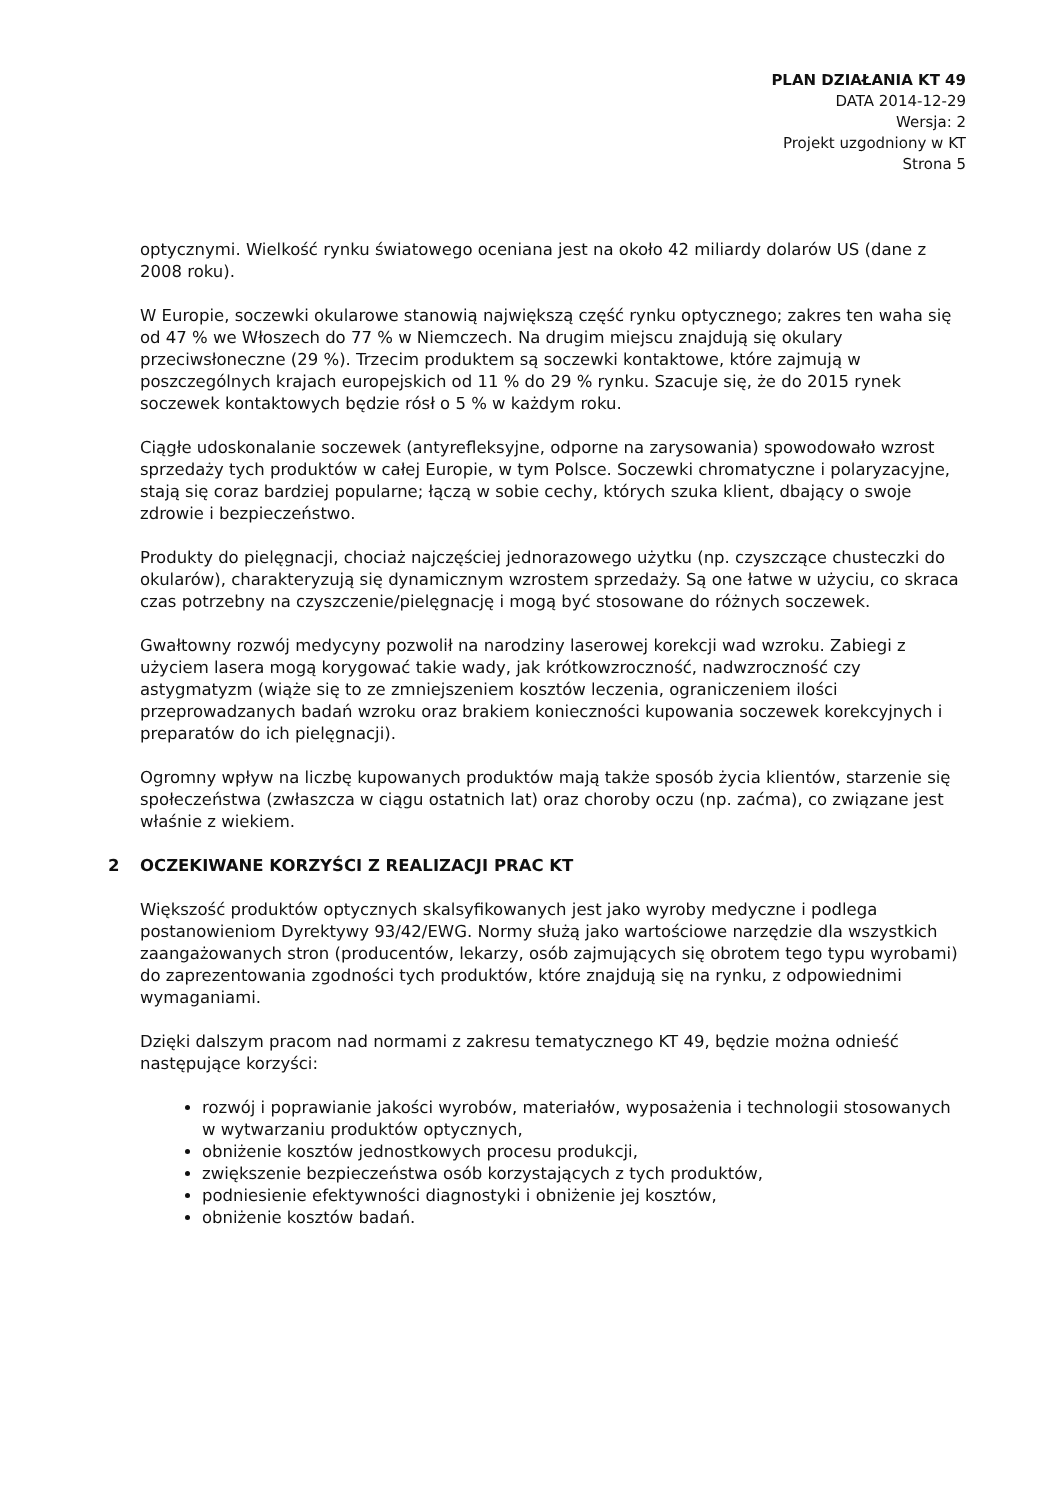PLAN DZIAŁANIA KT 49
DATA 2014-12-29
Wersja: 2
Projekt uzgodniony w KT
Strona 5
optycznymi. Wielkość rynku światowego oceniana jest na około 42 miliardy dolarów US (dane z 2008 roku).
W Europie, soczewki okularowe stanowią największą część rynku optycznego; zakres ten waha się od 47 % we Włoszech do 77 % w Niemczech. Na drugim miejscu znajdują się okulary przeciwsłoneczne (29 %). Trzecim produktem są soczewki kontaktowe, które zajmują w poszczególnych krajach europejskich od 11 % do 29 % rynku. Szacuje się, że do 2015 rynek soczewek kontaktowych będzie rósł o 5 % w każdym roku.
Ciągłe udoskonalanie soczewek (antyrefleksyjne, odporne na zarysowania) spowodowało wzrost sprzedaży tych produktów w całej Europie, w tym Polsce. Soczewki chromatyczne i polaryzacyjne, stają się coraz bardziej popularne; łączą w sobie cechy, których szuka klient, dbający o swoje zdrowie i bezpieczeństwo.
Produkty do pielęgnacji, chociaż najczęściej jednorazowego użytku (np. czyszczące chusteczki do okularów), charakteryzują się dynamicznym wzrostem sprzedaży. Są one łatwe w użyciu, co skraca czas potrzebny na czyszczenie/pielęgnację i mogą być stosowane do różnych soczewek.
Gwałtowny rozwój medycyny pozwolił na narodziny laserowej korekcji wad wzroku. Zabiegi z użyciem lasera mogą korygować takie wady, jak krótkowzroczność, nadwzroczność czy astygmatyzm (wiąże się to ze zmniejszeniem kosztów leczenia, ograniczeniem ilości przeprowadzanych badań wzroku oraz brakiem konieczności kupowania soczewek korekcyjnych i preparatów do ich pielęgnacji).
Ogromny wpływ na liczbę kupowanych produktów mają także sposób życia klientów, starzenie się społeczeństwa (zwłaszcza w ciągu ostatnich lat) oraz choroby oczu (np. zaćma), co związane jest właśnie z wiekiem.
2 OCZEKIWANE KORZYŚCI Z REALIZACJI PRAC KT
Większość produktów optycznych skalsyfikowanych jest jako wyroby medyczne i podlega postanowieniom Dyrektywy 93/42/EWG. Normy służą jako wartościowe narzędzie dla wszystkich zaangażowanych stron (producentów, lekarzy, osób zajmujących się obrotem tego typu wyrobami) do zaprezentowania zgodności tych produktów, które znajdują się na rynku, z odpowiednimi wymaganiami.
Dzięki dalszym pracom nad normami z zakresu tematycznego KT 49, będzie można odnieść następujące korzyści:
rozwój i poprawianie jakości wyrobów, materiałów, wyposażenia i technologii stosowanych w wytwarzaniu produktów optycznych,
obniżenie kosztów jednostkowych procesu produkcji,
zwiększenie bezpieczeństwa osób korzystających z tych produktów,
podniesienie efektywności diagnostyki i obniżenie jej kosztów,
obniżenie kosztów badań.